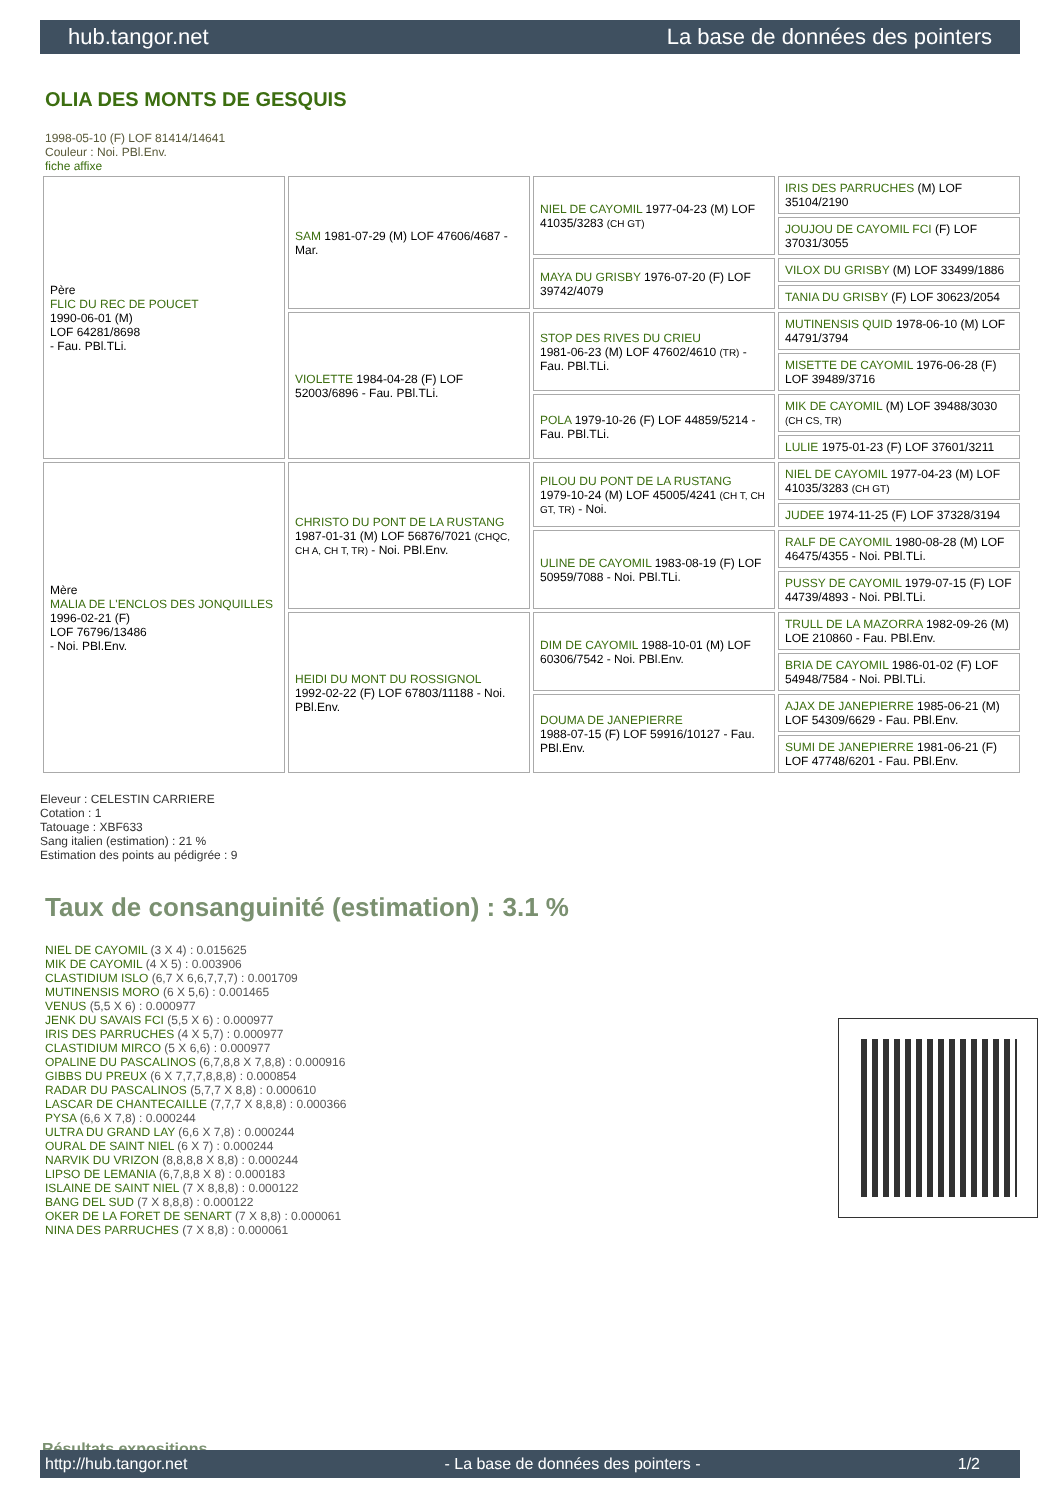hub.tangor.net La base de données des pointers
OLIA DES MONTS DE GESQUIS
1998-05-10 (F) LOF 81414/14641
Couleur : Noi. PBl.Env.
fiche affixe
| Père FLIC DU REC DE POUCET 1990-06-01 (M) LOF 64281/8698 - Fau. PBl.TLi. | SAM 1981-07-29 (M) LOF 47606/4687 - Mar. | NIEL DE CAYOMIL 1977-04-23 (M) LOF 41035/3283 (CH GT) | IRIS DES PARRUCHES (M) LOF 35104/2190 |
| | | | JOUJOU DE CAYOMIL FCI (F) LOF 37031/3055 |
| | | MAYA DU GRISBY 1976-07-20 (F) LOF 39742/4079 | VILOX DU GRISBY (M) LOF 33499/1886 |
| | | | TANIA DU GRISBY (F) LOF 30623/2054 |
| | VIOLETTE 1984-04-28 (F) LOF 52003/6896 - Fau. PBl.TLi. | STOP DES RIVES DU CRIEU 1981-06-23 (M) LOF 47602/4610 (TR) - Fau. PBl.TLi. | MUTINENSIS QUID 1978-06-10 (M) LOF 44791/3794 |
| | | | MISETTE DE CAYOMIL 1976-06-28 (F) LOF 39489/3716 |
| | | POLA 1979-10-26 (F) LOF 44859/5214 - Fau. PBl.TLi. | MIK DE CAYOMIL (M) LOF 39488/3030 (CH CS, TR) |
| | | | LULIE 1975-01-23 (F) LOF 37601/3211 |
| Mère MALIA DE L'ENCLOS DES JONQUILLES 1996-02-21 (F) LOF 76796/13486 - Noi. PBl.Env. | CHRISTO DU PONT DE LA RUSTANG 1987-01-31 (M) LOF 56876/7021 (CHQC, CH A, CH T, TR) - Noi. PBl.Env. | PILOU DU PONT DE LA RUSTANG 1979-10-24 (M) LOF 45005/4241 (CH T, CH GT, TR) - Noi. | NIEL DE CAYOMIL 1977-04-23 (M) LOF 41035/3283 (CH GT) |
| | | | JUDEE 1974-11-25 (F) LOF 37328/3194 |
| | | ULINE DE CAYOMIL 1983-08-19 (F) LOF 50959/7088 - Noi. PBl.TLi. | RALF DE CAYOMIL 1980-08-28 (M) LOF 46475/4355 - Noi. PBl.TLi. |
| | | | PUSSY DE CAYOMIL 1979-07-15 (F) LOF 44739/4893 - Noi. PBl.TLi. |
| | HEIDI DU MONT DU ROSSIGNOL 1992-02-22 (F) LOF 67803/11188 - Noi. PBl.Env. | DIM DE CAYOMIL 1988-10-01 (M) LOF 60306/7542 - Noi. PBl.Env. | TRULL DE LA MAZORRA 1982-09-26 (M) LOE 210860 - Fau. PBl.Env. |
| | | | BRIA DE CAYOMIL 1986-01-02 (F) LOF 54948/7584 - Noi. PBl.TLi. |
| | | DOUMA DE JANEPIERRE 1988-07-15 (F) LOF 59916/10127 - Fau. PBl.Env. | AJAX DE JANEPIERRE 1985-06-21 (M) LOF 54309/6629 - Fau. PBl.Env. |
| | | | SUMI DE JANEPIERRE 1981-06-21 (F) LOF 47748/6201 - Fau. PBl.Env. |
Eleveur : CELESTIN CARRIERE
Cotation : 1
Tatouage : XBF633
Sang italien (estimation) : 21 %
Estimation des points au pédigrée : 9
Taux de consanguinité (estimation) : 3.1 %
NIEL DE CAYOMIL (3 X 4) : 0.015625
MIK DE CAYOMIL (4 X 5) : 0.003906
CLASTIDIUM ISLO (6,7 X 6,6,7,7,7) : 0.001709
MUTINENSIS MORO (6 X 5,6) : 0.001465
VENUS (5,5 X 6) : 0.000977
JENK DU SAVAIS FCI (5,5 X 6) : 0.000977
IRIS DES PARRUCHES (4 X 5,7) : 0.000977
CLASTIDIUM MIRCO (5 X 6,6) : 0.000977
OPALINE DU PASCALINOS (6,7,8,8 X 7,8,8) : 0.000916
GIBBS DU PREUX (6 X 7,7,7,8,8,8) : 0.000854
RADAR DU PASCALINOS (5,7,7 X 8,8) : 0.000610
LASCAR DE CHANTECAILLE (7,7,7 X 8,8,8) : 0.000366
PYSA (6,6 X 7,8) : 0.000244
ULTRA DU GRAND LAY (6,6 X 7,8) : 0.000244
OURAL DE SAINT NIEL (6 X 7) : 0.000244
NARVIK DU VRIZON (8,8,8,8 X 8,8) : 0.000244
LIPSO DE LEMANIA (6,7,8,8 X 8) : 0.000183
ISLAINE DE SAINT NIEL (7 X 8,8,8) : 0.000122
BANG DEL SUD (7 X 8,8,8) : 0.000122
OKER DE LA FORET DE SENART (7 X 8,8) : 0.000061
NINA DES PARRUCHES (7 X 8,8) : 0.000061
Résultats expositions
http://hub.tangor.net - La base de données des pointers - 1/2